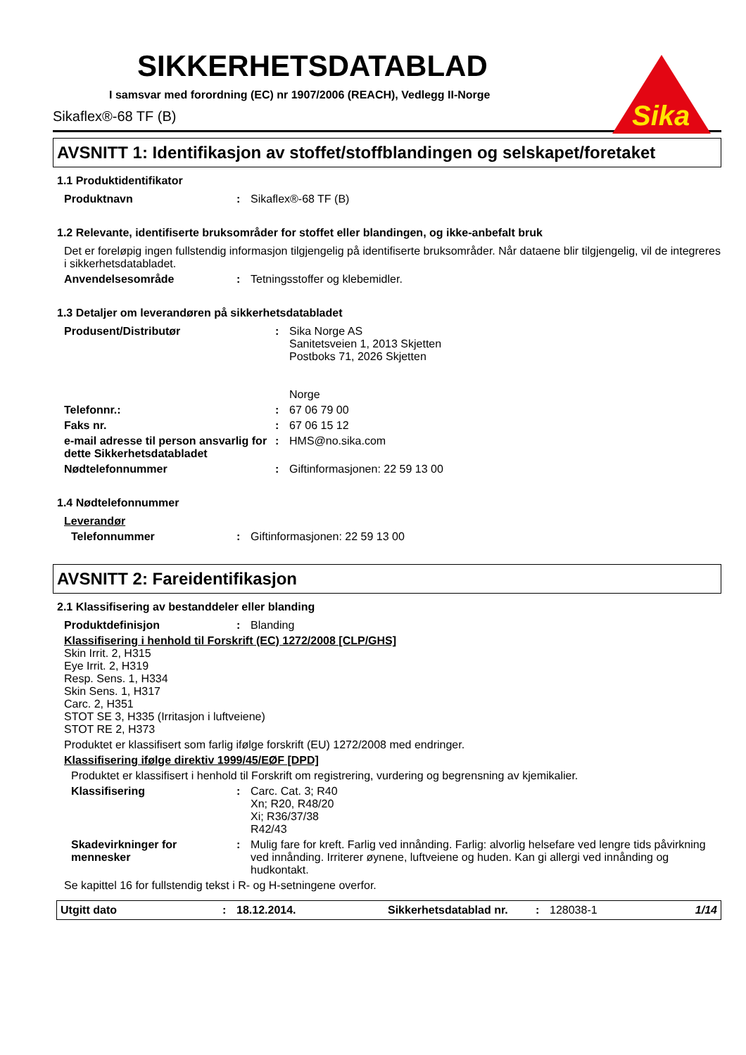Sika
SIKKERHETSDATABLAD
I samsvar med forordning (EC) nr 1907/2006 (REACH), Vedlegg II-Norge
Sikaflex®-68 TF (B)
AVSNITT 1: Identifikasjon av stoffet/stoffblandingen og selskapet/foretaket
1.1 Produktidentifikator
Produktnavn: Sikaflex®-68 TF (B)
1.2 Relevante, identifiserte bruksområder for stoffet eller blandingen, og ikke-anbefalt bruk
Det er foreløpig ingen fullstendig informasjon tilgjengelig på identifiserte bruksområder. Når dataene blir tilgjengelig, vil de integreres i sikkerhetsdatabladet.
Anvendelsesområde: Tetningsstoffer og klebemidler.
1.3 Detaljer om leverandøren på sikkerhetsdatabladet
Produsent/Distributør: Sika Norge AS
Sanitetsveien 1, 2013 Skjetten
Postboks 71, 2026 Skjetten
Norge
Telefonnr.:: 67 06 79 00
Faks nr.: 67 06 15 12
e-mail adresse til person ansvarlig for dette Sikkerhetsdatabladet: HMS@no.sika.com
Nødtelefonnummer: Giftinformasjonen: 22 59 13 00
1.4 Nødtelefonnummer
Leverandør
Telefonnummer: Giftinformasjonen: 22 59 13 00
AVSNITT 2: Fareidentifikasjon
2.1 Klassifisering av bestanddeler eller blanding
Produktdefinisjon: Blanding
Klassifisering i henhold til Forskrift (EC) 1272/2008 [CLP/GHS]
Skin Irrit. 2, H315
Eye Irrit. 2, H319
Resp. Sens. 1, H334
Skin Sens. 1, H317
Carc. 2, H351
STOT SE 3, H335 (Irritasjon i luftveiene)
STOT RE 2, H373
Produktet er klassifisert som farlig ifølge forskrift (EU) 1272/2008 med endringer.
Klassifisering ifølge direktiv 1999/45/EØF [DPD]
Produktet er klassifisert i henhold til Forskrift om registrering, vurdering og begrensning av kjemikalier.
Klassifisering: Carc. Cat. 3; R40
Xn; R20, R48/20
Xi; R36/37/38
R42/43
Skadevirkninger for mennesker: Mulig fare for kreft. Farlig ved innånding. Farlig: alvorlig helsefare ved lengre tids påvirkning ved innånding. Irriterer øynene, luftveiene og huden. Kan gi allergi ved innånding og hudkontakt.
Se kapittel 16 for fullstendig tekst i R- og H-setningene overfor.
Utgitt dato: 18.12.2014. Sikkerhetsdatablad nr.: 128038-1 1/14